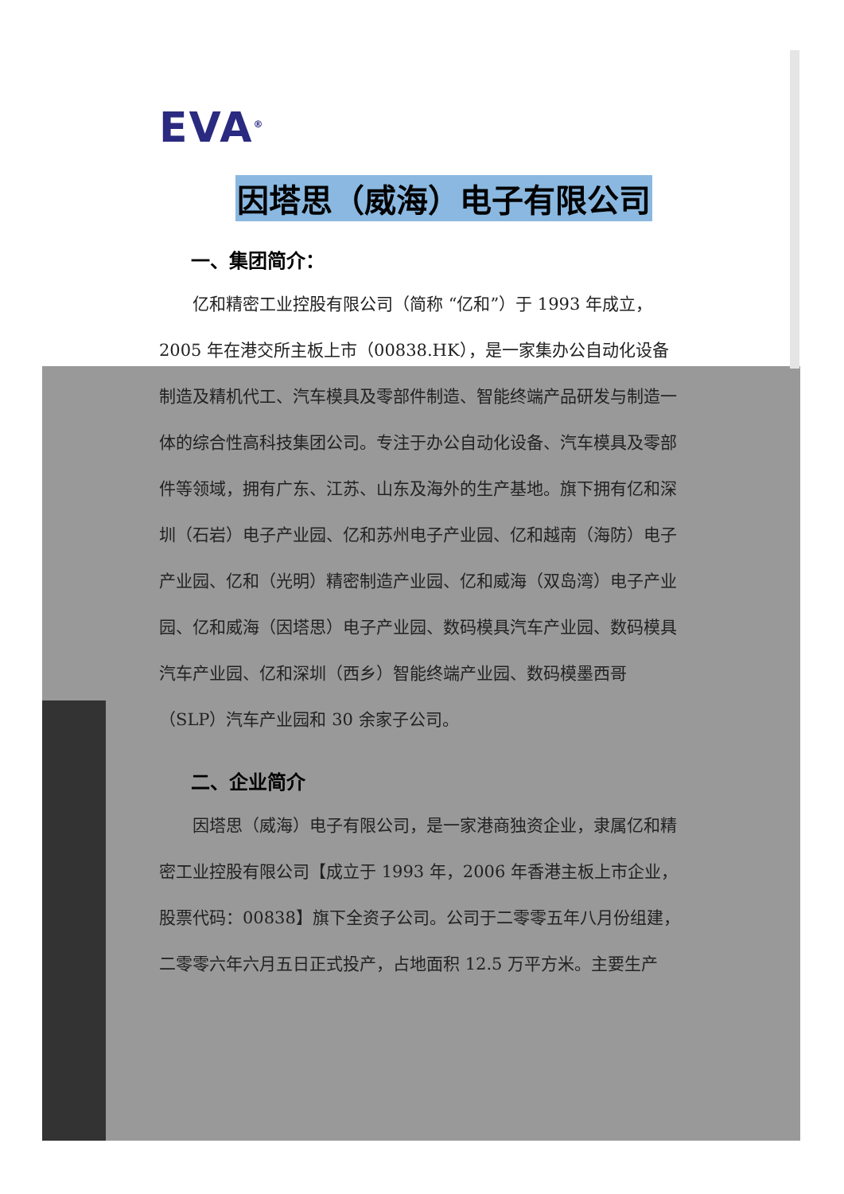EVA<sup>®</sup>
因塔思（威海）电子有限公司
一、集团简介：
  亿和精密工业控股有限公司（简称 “亿和”）于 1993 年成立，2005 年在港交所主板上市（00838.HK），是一家集办公自动化设备制造及精机代工、汽车模具及零部件制造、智能终端产品研发与制造一体的综合性高科技集团公司。专注于办公自动化设备、汽车模具及零部件等领域，拥有广东、江苏、山东及海外的生产基地。旗下拥有亿和深圳（石岩）电子产业园、亿和苏州电子产业园、亿和越南（海防）电子产业园、亿和（光明）精密制造产业园、亿和威海（双岛湾）电子产业园、亿和威海（因塔思）电子产业园、数码模具汽车产业园、数码模具汽车产业园、亿和深圳（西乡）智能终端产业园、数码模墨西哥（SLP）汽车产业园和 30 余家子公司。
二、企业简介
  因塔思（威海）电子有限公司，是一家港商独资企业，隶属亿和精密工业控股有限公司【成立于 1993 年，2006 年香港主板上市企业，股票代码：00838】旗下全资子公司。公司于二零零五年八月份组建，二零零六年六月五日正式投产，占地面积 12.5 万平方米。主要生产